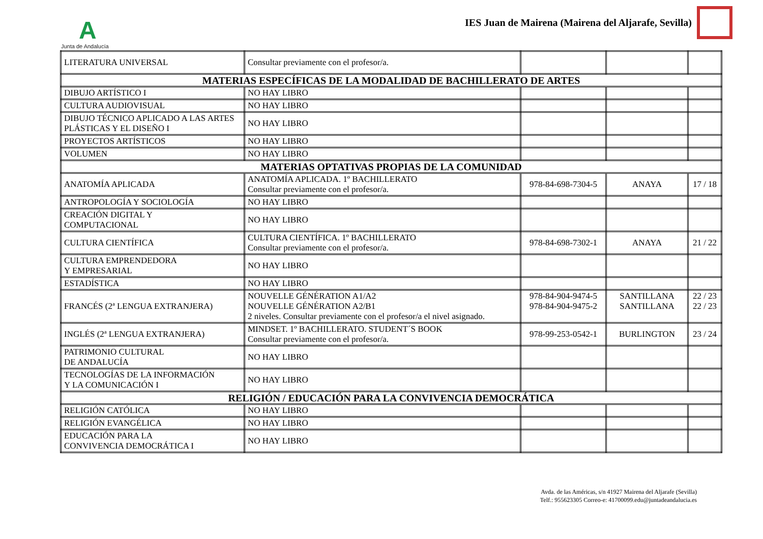A
Junta de Andalucía
IES Juan de Mairena (Mairena del Aljarafe, Sevilla)
| LITERATURA UNIVERSAL | Consultar previamente con el profesor/a. | | | |
| MATERIAS ESPECÍFICAS DE LA MODALIDAD DE BACHILLERATO DE ARTES | | | | |
| DIBUJO ARTÍSTICO I | NO HAY LIBRO | | | |
| CULTURA AUDIOVISUAL | NO HAY LIBRO | | | |
| DIBUJO TÉCNICO APLICADO A LAS ARTES PLÁSTICAS Y EL DISEÑO I | NO HAY LIBRO | | | |
| PROYECTOS ARTÍSTICOS | NO HAY LIBRO | | | |
| VOLUMEN | NO HAY LIBRO | | | |
| MATERIAS OPTATIVAS PROPIAS DE LA COMUNIDAD | | | | |
| ANATOMÍA APLICADA | ANATOMÍA APLICADA. 1º BACHILLERATO Consultar previamente con el profesor/a. | 978-84-698-7304-5 | ANAYA | 17 / 18 |
| ANTROPOLOGÍA Y SOCIOLOGÍA | NO HAY LIBRO | | | |
| CREACIÓN DIGITAL Y COMPUTACIONAL | NO HAY LIBRO | | | |
| CULTURA CIENTÍFICA | CULTURA CIENTÍFICA. 1º BACHILLERATO Consultar previamente con el profesor/a. | 978-84-698-7302-1 | ANAYA | 21 / 22 |
| CULTURA EMPRENDEDORA Y EMPRESARIAL | NO HAY LIBRO | | | |
| ESTADÍSTICA | NO HAY LIBRO | | | |
| FRANCÉS (2ª LENGUA EXTRANJERA) | NOUVELLE GÉNÉRATION A1/A2 NOUVELLE GÉNÉRATION A2/B1 2 niveles. Consultar previamente con el profesor/a el nivel asignado. | 978-84-904-9474-5 978-84-904-9475-2 | SANTILLANA SANTILLANA | 22 / 23 22 / 23 |
| INGLÉS (2ª LENGUA EXTRANJERA) | MINDSET. 1º BACHILLERATO. STUDENT´S BOOK Consultar previamente con el profesor/a. | 978-99-253-0542-1 | BURLINGTON | 23 / 24 |
| PATRIMONIO CULTURAL DE ANDALUCÍA | NO HAY LIBRO | | | |
| TECNOLOGÍAS DE LA INFORMACIÓN Y LA COMUNICACIÓN I | NO HAY LIBRO | | | |
| RELIGIÓN / EDUCACIÓN PARA LA CONVIVENCIA DEMOCRÁTICA | | | | |
| RELIGIÓN CATÓLICA | NO HAY LIBRO | | | |
| RELIGIÓN EVANGÉLICA | NO HAY LIBRO | | | |
| EDUCACIÓN PARA LA CONVIVENCIA DEMOCRÁTICA I | NO HAY LIBRO | | | |
Avda. de las Américas, s/n 41927 Mairena del Aljarafe (Sevilla)
Telf.: 955623305 Correo-e: 41700099.edu@juntadeandalucia.es